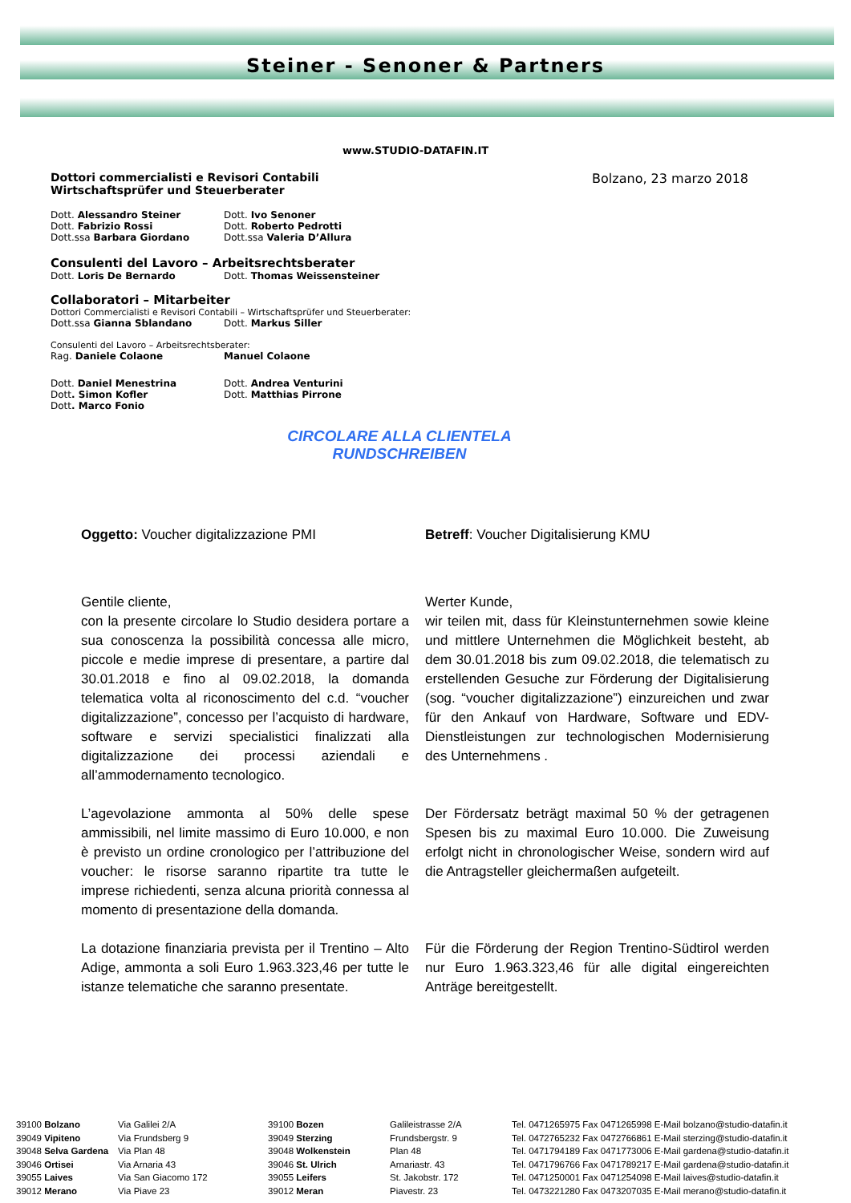Steiner - Senoner & Partners
www.STUDIO-DATAFIN.IT
Dottori commercialisti e Revisori Contabili
Wirtschaftsprüfer und Steuerberater
Bolzano, 23 marzo 2018
| Dott. Alessandro Steiner | Dott. Ivo Senoner |
| Dott. Fabrizio Rossi | Dott. Roberto Pedrotti |
| Dott.ssa Barbara Giordano | Dott.ssa Valeria D’Allura |
Consulenti del Lavoro – Arbeitsrechtsberater
| Dott. Loris De Bernardo | Dott. Thomas Weissensteiner |
Collaboratori – Mitarbeiter
Dottori Commercialisti e Revisori Contabili – Wirtschaftsprüfer und Steuerberater:
| Dott.ssa Gianna Sblandano | Dott. Markus Siller |
Consulenti del Lavoro – Arbeitsrechtsberater:
| Rag. Daniele Colaone | Manuel Colaone |
| Dott. Daniel Menestrina | Dott. Andrea Venturini |
| Dott . Simon Kofler | Dott. Matthias Pirrone |
| Dott . Marco Fonio | |
CIRCOLARE ALLA CLIENTELA
RUNDSCHREIBEN
| Oggetto: Voucher digitalizzazione PMI | Betreff : Voucher Digitalisierung KMU |
| Gentile cliente, con la presente circolare lo Studio desidera portare a sua conoscenza la possibilità concessa alle micro, piccole e medie imprese di presentare, a partire dal 30.01.2018 e fino al 09.02.2018, la domanda telematica volta al riconoscimento del c.d. “voucher digitalizzazione”, concesso per l’acquisto di hardware, software e servizi specialistici finalizzati alla digitalizzazione dei processi aziendali e all’ammodernamento tecnologico. | Werter Kunde, wir teilen mit, dass für Kleinstunternehmen sowie kleine und mittlere Unternehmen die Möglichkeit besteht, ab dem 30.01.2018 bis zum 09.02.2018, die telematisch zu erstellenden Gesuche zur Förderung der Digitalisierung (sog. “voucher digitalizzazione”) einzureichen und zwar für den Ankauf von Hardware, Software und EDV-Dienstleistungen zur technologischen Modernisierung des Unternehmens . |
| L’agevolazione ammonta al 50% delle spese ammissibili, nel limite massimo di Euro 10.000, e non è previsto un ordine cronologico per l’attribuzione del voucher: le risorse saranno ripartite tra tutte le imprese richiedenti, senza alcuna priorità connessa al momento di presentazione della domanda. | Der Fördersatz beträgt maximal 50 % der getragenen Spesen bis zu maximal Euro 10.000. Die Zuweisung erfolgt nicht in chronologischer Weise, sondern wird auf die Antragsteller gleichermaßen aufgeteilt. |
| La dotazione finanziaria prevista per il Trentino – Alto Adige, ammonta a soli Euro 1.963.323,46 per tutte le istanze telematiche che saranno presentate. | Für die Förderung der Region Trentino-Südtirol werden nur Euro 1.963.323,46 für alle digital eingereichten Anträge bereitgestellt. |
| 39100 Bolzano | Via Galilei 2/A | 39100 Bozen | Galileistrasse 2/A | Tel. 0471265975 Fax 0471265998 E-Mail bolzano@studio-datafin.it |
| 39049 Vipiteno | Via Frundsberg 9 | 39049 Sterzing | Frundsbergstr. 9 | Tel. 0472765232 Fax 0472766861 E-Mail sterzing@studio-datafin.it |
| 39048 Selva Gardena | Via Plan 48 | 39048 Wolkenstein | Plan 48 | Tel. 0471794189 Fax 0471773006 E-Mail gardena@studio-datafin.it |
| 39046 Ortisei | Via Arnaria 43 | 39046 St. Ulrich | Arnariastr. 43 | Tel. 0471796766 Fax 0471789217 E-Mail gardena@studio-datafin.it |
| 39055 Laives | Via San Giacomo 172 | 39055 Leifers | St. Jakobstr. 172 | Tel. 0471250001 Fax 0471254098 E-Mail laives@studio-datafin.it |
| 39012 Merano | Via Piave 23 | 39012 Meran | Piavestr. 23 | Tel. 0473221280 Fax 0473207035 E-Mail merano@studio-datafin.it |